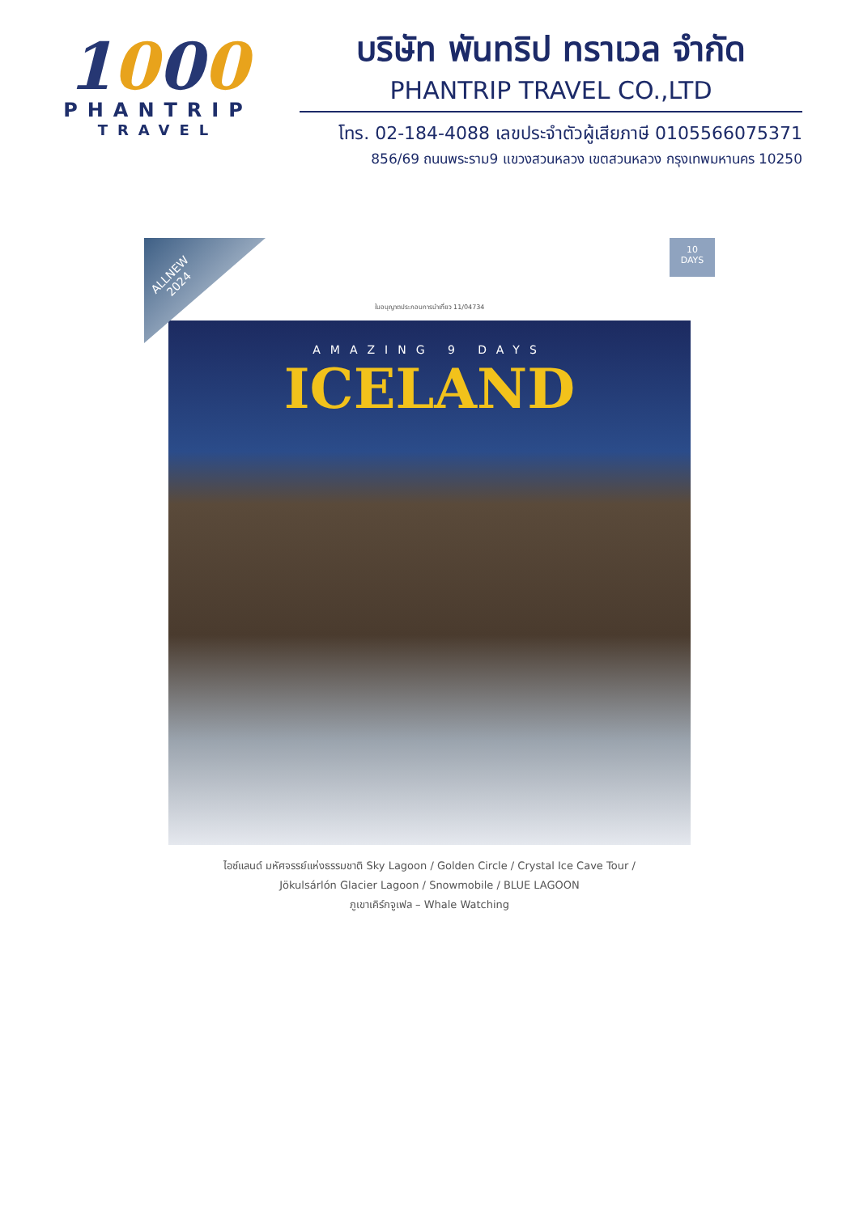1000
PHANTRIP
TRAVEL
บริษัท พันทริป ทราเวล จำกัด
PHANTRIP TRAVEL CO.,LTD
โทร. 02-184-4088 เลขประจำตัวผู้เสียภาษี 0105566075371
856/69 ถนนพระราม9 แขวงสวนหลวง เขตสวนหลวง กรุงเทพมหานคร 10250
ALLNEW
2024
10
DAYS
ใบอนุญาตประกอบการนำเที่ยว 11/04734
AMAZING 9 DAYS
ICELAND
ไอซ์แลนด์ มหัศจรรย์แห่งธรรมชาติ Sky Lagoon / Golden Circle / Crystal Ice Cave Tour /
Jökulsárlón Glacier Lagoon / Snowmobile / BLUE LAGOON
ภูเขาเคิร์กจูเฟล – Whale Watching